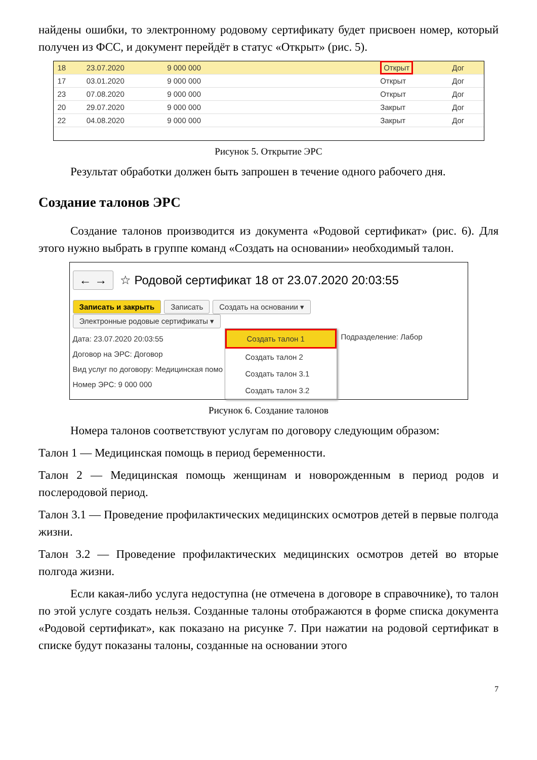найдены ошибки, то электронному родовому сертификату будет присвоен номер, который получен из ФСС, и документ перейдёт в статус «Открыт» (рис. 5).
| 18 | 23.07.2020 | 9 000 000 | | Открыт | Дог |
| 17 | 03.01.2020 | 9 000 000 | | Открыт | Дог |
| 23 | 07.08.2020 | 9 000 000 | | Открыт | Дог |
| 20 | 29.07.2020 | 9 000 000 | | Закрыт | Дог |
| 22 | 04.08.2020 | 9 000 000 | | Закрыт | Дог |
Рисунок 5. Открытие ЭРС
Результат обработки должен быть запрошен в течение одного рабочего дня.
Создание талонов ЭРС
Создание талонов производится из документа «Родовой сертификат» (рис. 6). Для этого нужно выбрать в группе команд «Создать на основании» необходимый талон.
← → ☆ Родовой сертификат 18 от 23.07.2020 20:03:55
Записать и закрыть Записать Создать на основании ▾ Электронные родовые сертификаты ▾
Дата: 23.07.2020 20:03:55
Договор на ЭРС: Договор
Вид услуг по договору: Медицинская помо
Номер ЭРС: 9 000 000
Создать талон 1
Создать талон 2
Создать талон 3.1
Создать талон 3.2
Подразделение: Лабор
Рисунок 6. Создание талонов
Номера талонов соответствуют услугам по договору следующим образом:
Талон 1 — Медицинская помощь в период беременности.
Талон 2 — Медицинская помощь женщинам и новорожденным в период родов и послеродовой период.
Талон 3.1 — Проведение профилактических медицинских осмотров детей в первые полгода жизни.
Талон 3.2 — Проведение профилактических медицинских осмотров детей во вторые полгода жизни.
Если какая-либо услуга недоступна (не отмечена в договоре в справочнике), то талон по этой услуге создать нельзя. Созданные талоны отображаются в форме списка документа «Родовой сертификат», как показано на рисунке 7. При нажатии на родовой сертификат в списке будут показаны талоны, созданные на основании этого
7